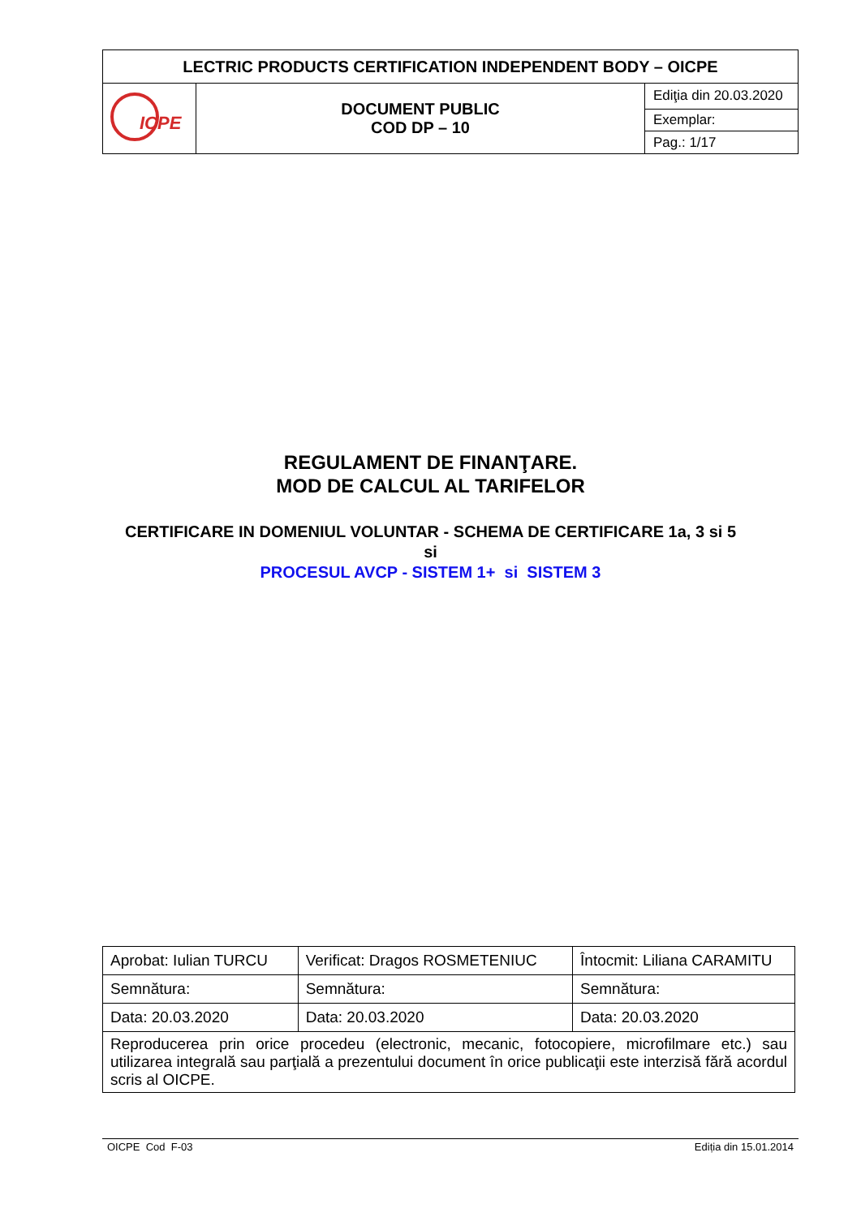| LECTRIC PRODUCTS CERTIFICATION INDEPENDENT BODY – OICPE | | |
| ICPE | DOCUMENT PUBLIC COD DP – 10 | Ediţia din 20.03.2020 |
| | | Exemplar: |
| | | Pag.: 1/17 |
REGULAMENT DE FINANŢARE.
MOD DE CALCUL AL TARIFELOR
CERTIFICARE IN DOMENIUL VOLUNTAR - SCHEMA DE CERTIFICARE 1a, 3 si 5
si
PROCESUL AVCP - SISTEM 1+ si SISTEM 3
| Aprobat: Iulian TURCU | Verificat: Dragos ROSMETENIUC | Întocmit: Liliana CARAMITU |
| Semnătura: | Semnătura: | Semnătura: |
| Data: 20.03.2020 | Data: 20.03.2020 | Data: 20.03.2020 |
| Reproducerea prin orice procedeu (electronic, mecanic, fotocopiere, microfilmare etc.) sau utilizarea integrală sau parţială a prezentului document în orice publicaţii este interzisă fără acordul scris al OICPE. | | |
OICPE Cod F-03 Ediția din 15.01.2014